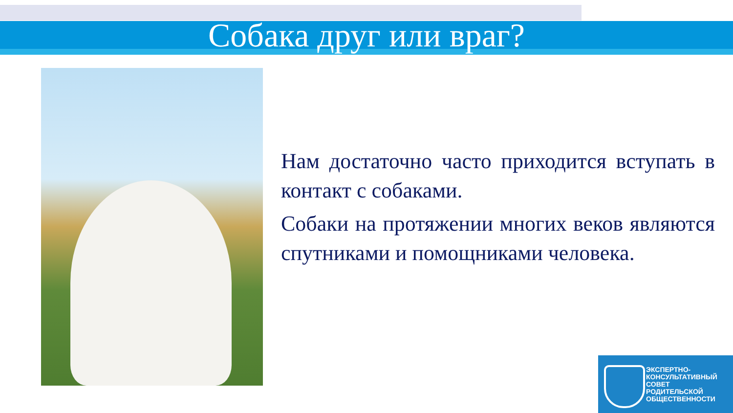Собака друг или враг?
Нам достаточно часто приходится вступать в контакт с собаками.
Собаки на протяжении многих веков являются спутниками и помощниками человека.
ЭКСПЕРТНО-
КОНСУЛЬТАТИВНЫЙ
СОВЕТ
РОДИТЕЛЬСКОЙ
ОБЩЕСТВЕННОСТИ